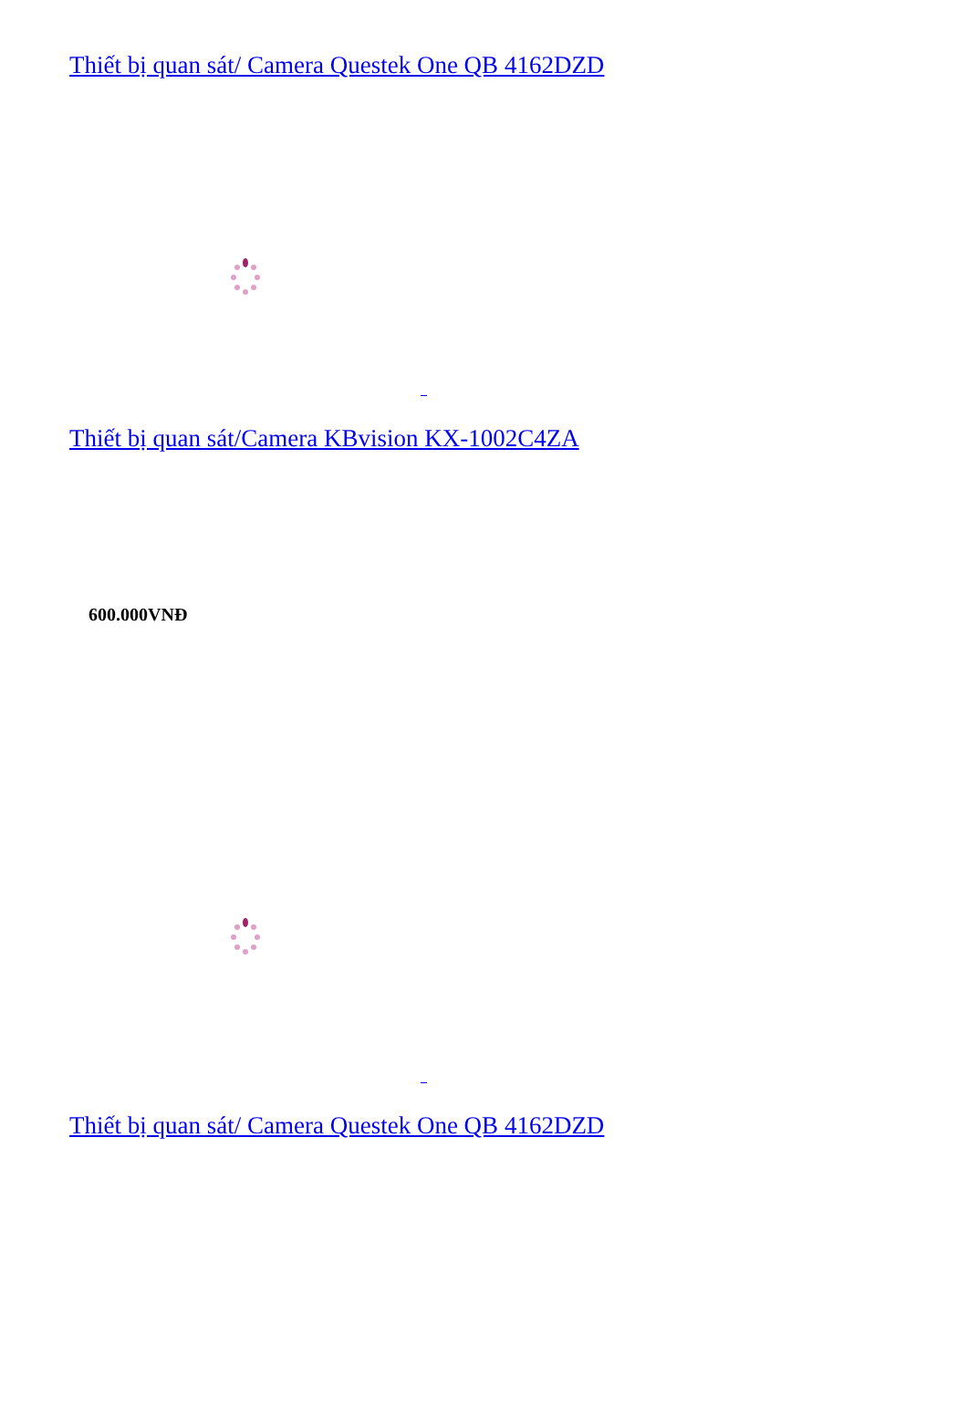Thiết bị quan sát/ Camera Questek One QB 4162DZD
Thiết bị quan sát/Camera KBvision KX-1002C4ZA
600.000VNĐ
Thiết bị quan sát/ Camera Questek One QB 4162DZD